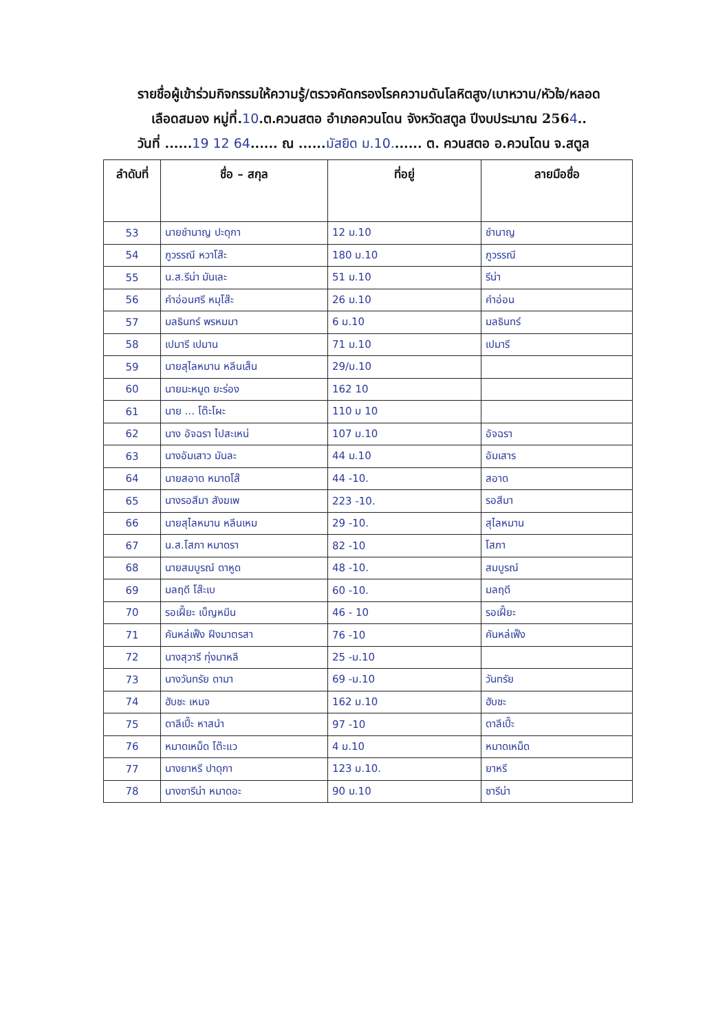รายชื่อผู้เข้าร่วมกิจกรรมให้ความรู้/ตรวจคัดกรองโรคความดันโลหิตสูง/เบาหวาน/หัวใจ/หลอด
เลือดสมอง หมู่ที่.10.ต.ควนสตอ อำเภอควนโดน จังหวัดสตูล ปีงบประมาณ 2564..
วันที่ ......19 12 64...... ณ ......มัสยิด ม.10....... ต. ควนสตอ อ.ควนโดน จ.สตูล
| ลำดับที่ | ชื่อ – สกุล | ที่อยู่ | ลายมือชื่อ |
| --- | --- | --- | --- |
| 53 | นายชำนาญ ปะดุกา | 12 ม.10 | ชำนาญ |
| 54 | ภูวรรณี หวาโส๊ะ | 180 ม.10 | ภูวรรณี |
| 55 | น.ส.รีน่า มันเละ | 51 ม.10 | รีน่า |
| 56 | คำอ่อนศรี หมุโส๊ะ | 26 ม.10 | คำอ่อน |
| 57 | มลธินทร์ พรหมมา | 6 ม.10 | มลธินทร์ |
| 58 | เปมารี เปมาน | 71 ม.10 | เปมารี |
| 59 | นายสุไลหมาน หลีนเส็น | 29/ม.10 | |
| 60 | นายมะหมูด ยะร่อง | 162 10 | |
| 61 | นาย ... โต๊ะโผะ | 110 ม 10 | |
| 62 | นาง อัจฉรา ไปสะเหน่ | 107 ม.10 | อัจฉรา |
| 63 | นางอัมเสาว มันละ | 44 ม.10 | อัมเสาร |
| 64 | นายสอาด หมาดโส๊ | 44 -10. | สอาด |
| 65 | นางรอสีมา สังฆเพ | 223 -10. | รอสีมา |
| 66 | นายสุไลหมาน หลีนเหม | 29 -10. | สุไลหมาน |
| 67 | น.ส.โสภา หมาดรา | 82 -10 | โสภา |
| 68 | นายสมบูรณ์ ดาหูด | 48 -10. | สมบูรณ์ |
| 69 | มลฤดี โส๊ะเบ | 60 -10. | มลฤดี |
| 70 | รอเฝี๊ยะ เบ็ญหมีน | 46 - 10 | รอเฝี๊ยะ |
| 71 | คันหล่เฟ็ง ฝึงมาตรสา | 76 -10 | คันหล่เฟ็ง |
| 72 | นางสุวารี ทุ่งมาหลี | 25 -ม.10 | |
| 73 | นางวันทรัย ดามา | 69 -ม.10 | วันทรัย |
| 74 | ฮับชะ เหมจ | 162 ม.10 | ฮับชะ |
| 75 | ดาลีเปี๊ะ หาสนำ | 97 -10 | ดาลีเปี๊ะ |
| 76 | หมาดเหม็ด โต๊ะแว | 4 ม.10 | หมาดเหม็ด |
| 77 | นางยาหรี ปาดุกา | 123 ม.10. | ยาหรี |
| 78 | นางซารีน่า หมาดอะ | 90 ม.10 | ซารีน่า |